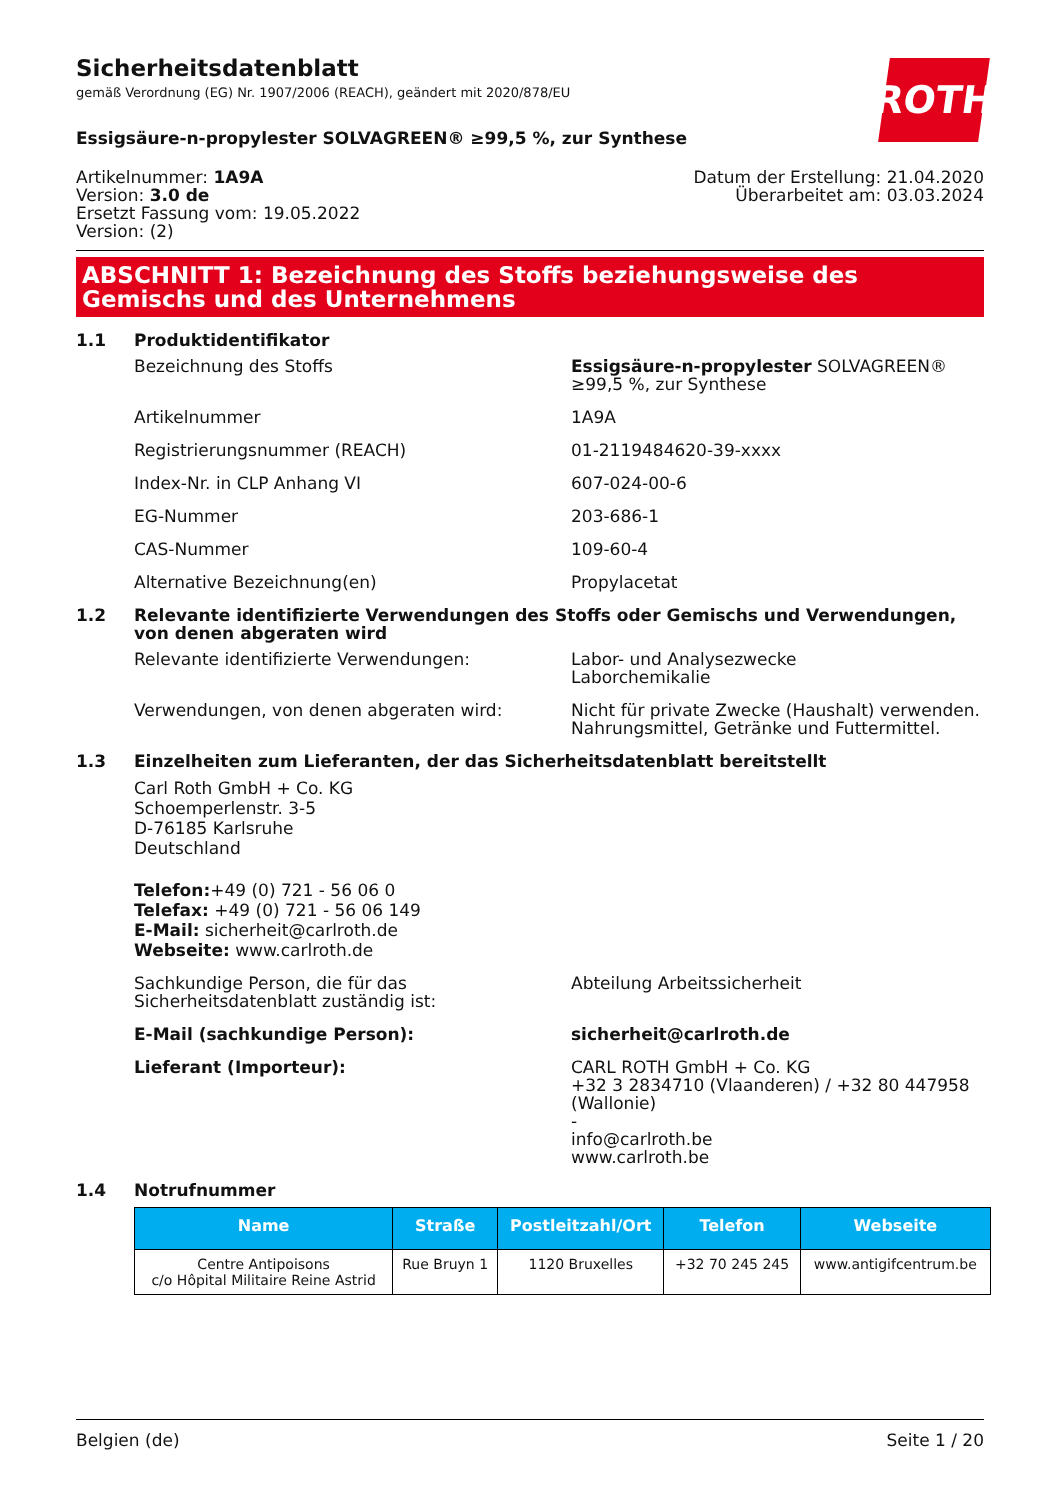ROTH
Sicherheitsdatenblatt
gemäß Verordnung (EG) Nr. 1907/2006 (REACH), geändert mit 2020/878/EU
Essigsäure-n-propylester SOLVAGREEN® ≥99,5 %, zur Synthese
Artikelnummer: 1A9A
Version: 3.0 de
Ersetzt Fassung vom: 19.05.2022
Version: (2)
Datum der Erstellung: 21.04.2020
Überarbeitet am: 03.03.2024
ABSCHNITT 1: Bezeichnung des Stoffs beziehungsweise des Gemischs und des Unternehmens
1.1 Produktidentifikator
Bezeichnung des Stoffs Essigsäure-n-propylester SOLVAGREEN® ≥99,5 %, zur Synthese
Artikelnummer 1A9A
Registrierungsnummer (REACH) 01-2119484620-39-xxxx
Index-Nr. in CLP Anhang VI 607-024-00-6
EG-Nummer 203-686-1
CAS-Nummer 109-60-4
Alternative Bezeichnung(en) Propylacetat
1.2 Relevante identifizierte Verwendungen des Stoffs oder Gemischs und Verwendungen, von denen abgeraten wird
Relevante identifizierte Verwendungen: Labor- und Analysezwecke
Laborchemikalie
Verwendungen, von denen abgeraten wird: Nicht für private Zwecke (Haushalt) verwenden.
Nahrungsmittel, Getränke und Futtermittel.
1.3 Einzelheiten zum Lieferanten, der das Sicherheitsdatenblatt bereitstellt
Carl Roth GmbH + Co. KG
Schoemperlenstr. 3-5
D-76185 Karlsruhe
Deutschland
Telefon:+49 (0) 721 - 56 06 0
Telefax: +49 (0) 721 - 56 06 149
E-Mail: sicherheit@carlroth.de
Webseite: www.carlroth.de
Sachkundige Person, die für das Sicherheitsdatenblatt zuständig ist:
Abteilung Arbeitssicherheit
E-Mail (sachkundige Person): sicherheit@carlroth.de
Lieferant (Importeur): CARL ROTH GmbH + Co. KG
+32 3 2834710 (Vlaanderen) / +32 80 447958 (Wallonie)
-
info@carlroth.be
www.carlroth.be
1.4 Notrufnummer
| Name | Straße | Postleitzahl/Ort | Telefon | Webseite |
| --- | --- | --- | --- | --- |
| Centre Antipoisons c/o Hôpital Militaire Reine Astrid | Rue Bruyn 1 | 1120 Bruxelles | +32 70 245 245 | www.antigifcentrum.be |
Belgien (de) Seite 1 / 20